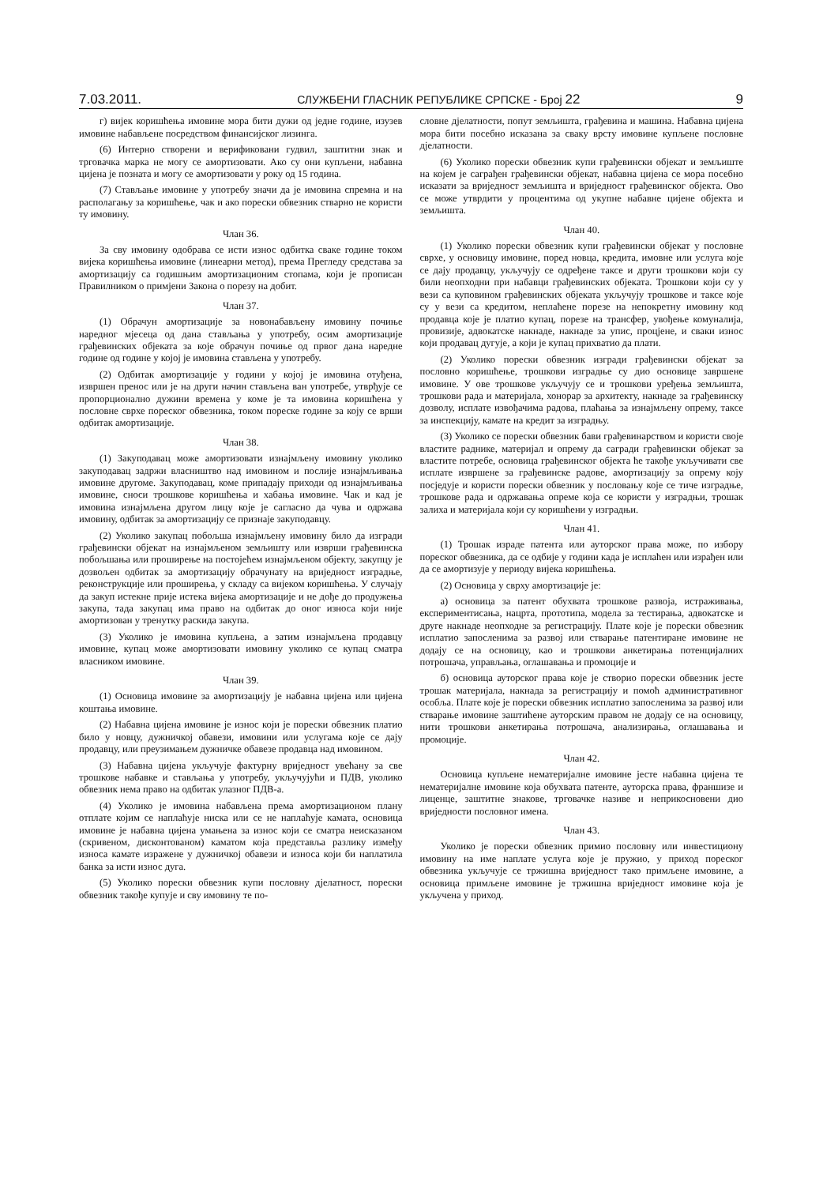7.03.2011. СЛУЖБЕНИ ГЛАСНИК РЕПУБЛИКЕ СРПСКЕ - Број 22 9
г) вијек коришћења имовине мора бити дужи од једне године, изузев имовине набављене посредством финансијског лизинга.
(6) Интерно створени и верификовани гудвил, заштитни знак и трговачка марка не могу се амортизовати. Ако су они купљени, набавна цијена је позната и могу се амортизовати у року од 15 година.
(7) Стављање имовине у употребу значи да је имовина спремна и на располагању за коришћење, чак и ако порески обвезник стварно не користи ту имовину.
Члан 36.
За сву имовину одобрава се исти износ одбитка сваке године током вијека коришћења имовине (линеарни метод), према Прегледу средстава за амортизацију са годишњим амортизационим стопама, који је прописан Правилником о примјени Закона о порезу на добит.
Члан 37.
(1) Обрачун амортизације за новонабављену имовину почиње наредног мјесеца од дана стављања у употребу, осим амортизације грађевинских објеката за које обрачун почиње од првог дана наредне године од године у којој је имовина стављена у употребу.
(2) Одбитак амортизације у години у којој је имовина отуђена, извршен пренос или је на други начин стављена ван употребе, утврђује се пропорционално дужини времена у коме је та имовина коришћена у пословне сврхе пореског обвезника, током пореске године за коју се врши одбитак амортизације.
Члан 38.
(1) Закуподавац може амортизовати изнајмљену имовину уколико закуподавац задржи власништво над имовином и послије изнајмљивања имовине другоме. Закуподавац, коме припадају приходи од изнајмљивања имовине, сноси трошкове коришћења и хабања имовине. Чак и кад је имовина изнајмљена другом лицу које је сагласно да чува и одржава имовину, одбитак за амортизацију се признаје закуподавцу.
(2) Уколико закупац побољша изнајмљену имовину било да изгради грађевински објекат на изнајмљеном земљишту или изврши грађевинска побољшања или проширење на постојећем изнајмљеном објекту, закупцу је дозвољен одбитак за амортизацију обрачунату на вриједност изградње, реконструкције или проширења, у складу са вијеком коришћења. У случају да закуп истекне прије истека вијека амортизације и не дође до продужења закупа, тада закупац има право на одбитак до оног износа који није амортизован у тренутку раскида закупа.
(3) Уколико је имовина купљена, а затим изнајмљена продавцу имовине, купац може амортизовати имовину уколико се купац сматра власником имовине.
Члан 39.
(1) Основица имовине за амортизацију је набавна цијена или цијена коштања имовине.
(2) Набавна цијена имовине је износ који је порески обвезник платио било у новцу, дужничкој обавези, имовини или услугама које се дају продавцу, или преузимањем дужничке обавезе продавца над имовином.
(3) Набавна цијена укључује фактурну вриједност увећану за све трошкове набавке и стављања у употребу, укључујући и ПДВ, уколико обвезник нема право на одбитак улазног ПДВ-а.
(4) Уколико је имовина набављена према амортизационом плану отплате којим се наплаћује ниска или се не наплаћује камата, основица имовине је набавна цијена умањена за износ који се сматра неисказаном (скривеном, дисконтованом) каматом која представља разлику између износа камате изражене у дужничкој обавези и износа који би наплатила банка за исти износ дуга.
(5) Уколико порески обвезник купи пословну дјелатност, порески обвезник такође купује и сву имовину те по-
словне дјелатности, попут земљишта, грађевина и машина. Набавна цијена мора бити посебно исказана за сваку врсту имовине купљене пословне дјелатности.
(6) Уколико порески обвезник купи грађевински објекат и земљиште на којем је саграђен грађевински објекат, набавна цијена се мора посебно исказати за вриједност земљишта и вриједност грађевинског објекта. Ово се може утврдити у процентима од укупне набавне цијене објекта и земљишта.
Члан 40.
(1) Уколико порески обвезник купи грађевински објекат у пословне сврхе, у основицу имовине, поред новца, кредита, имовне или услуга које се дају продавцу, укључују се одређене таксе и други трошкови који су били неопходни при набавци грађевинских објеката. Трошкови који су у вези са куповином грађевинских објеката укључују трошкове и таксе које су у вези са кредитом, неплаћене порезе на непокретну имовину код продавца које је платио купац, порезе на трансфер, увођење комуналија, провизије, адвокатске накнаде, накнаде за упис, процјене, и сваки износ који продавац дугује, а који је купац прихватио да плати.
(2) Уколико порески обвезник изгради грађевински објекат за пословно коришћење, трошкови изградње су дио основице завршене имовине. У ове трошкове укључују се и трошкови уређења земљишта, трошкови рада и материјала, хонорар за архитекту, накнаде за грађевинску дозволу, исплате извођачима радова, плаћања за изнајмљену опрему, таксе за инспекцију, камате на кредит за изградњу.
(3) Уколико се порески обвезник бави грађевинарством и користи своје властите раднике, материјал и опрему да сагради грађевински објекат за властите потребе, основица грађевинског објекта ће такође укључивати све исплате извршене за грађевинске радове, амортизацију за опрему коју посједује и користи порески обвезник у пословању које се тиче изградње, трошкове рада и одржавања опреме која се користи у изградњи, трошак залиха и материјала који су коришћени у изградњи.
Члан 41.
(1) Трошак израде патента или ауторског права може, по избору пореског обвезника, да се одбије у години када је исплаћен или израђен или да се амортизује у периоду вијека коришћења.
(2) Основица у сврху амортизације је:
а) основица за патент обухвата трошкове развоја, истраживања, експериментисања, нацрта, прототипа, модела за тестирања, адвокатске и друге накнаде неопходне за регистрацију. Плате које је порески обвезник исплатио запосленима за развој или стварање патентиране имовине не додају се на основицу, као и трошкови анкетирања потенцијалних потрошача, управљања, оглашавања и промоције и
б) основица ауторског права које је створио порески обвезник јесте трошак материјала, накнада за регистрацију и помоћ административног особља. Плате које је порески обвезник исплатио запосленима за развој или стварање имовине заштићене ауторским правом не додају се на основицу, нити трошкови анкетирања потрошача, анализирања, оглашавања и промоције.
Члан 42.
Основица купљене нематеријалне имовине јесте набавна цијена те нематеријалне имовине која обухвата патенте, ауторска права, франшизе и лиценце, заштитне знакове, трговачке називе и неприкосновени дио вриједности пословног имена.
Члан 43.
Уколико је порески обвезник примио пословну или инвестициону имовину на име наплате услуга које је пружио, у приход пореског обвезника укључује се тржишна вриједност тако примљене имовине, а основица примљене имовине је тржишна вриједност имовине која је укључена у приход.